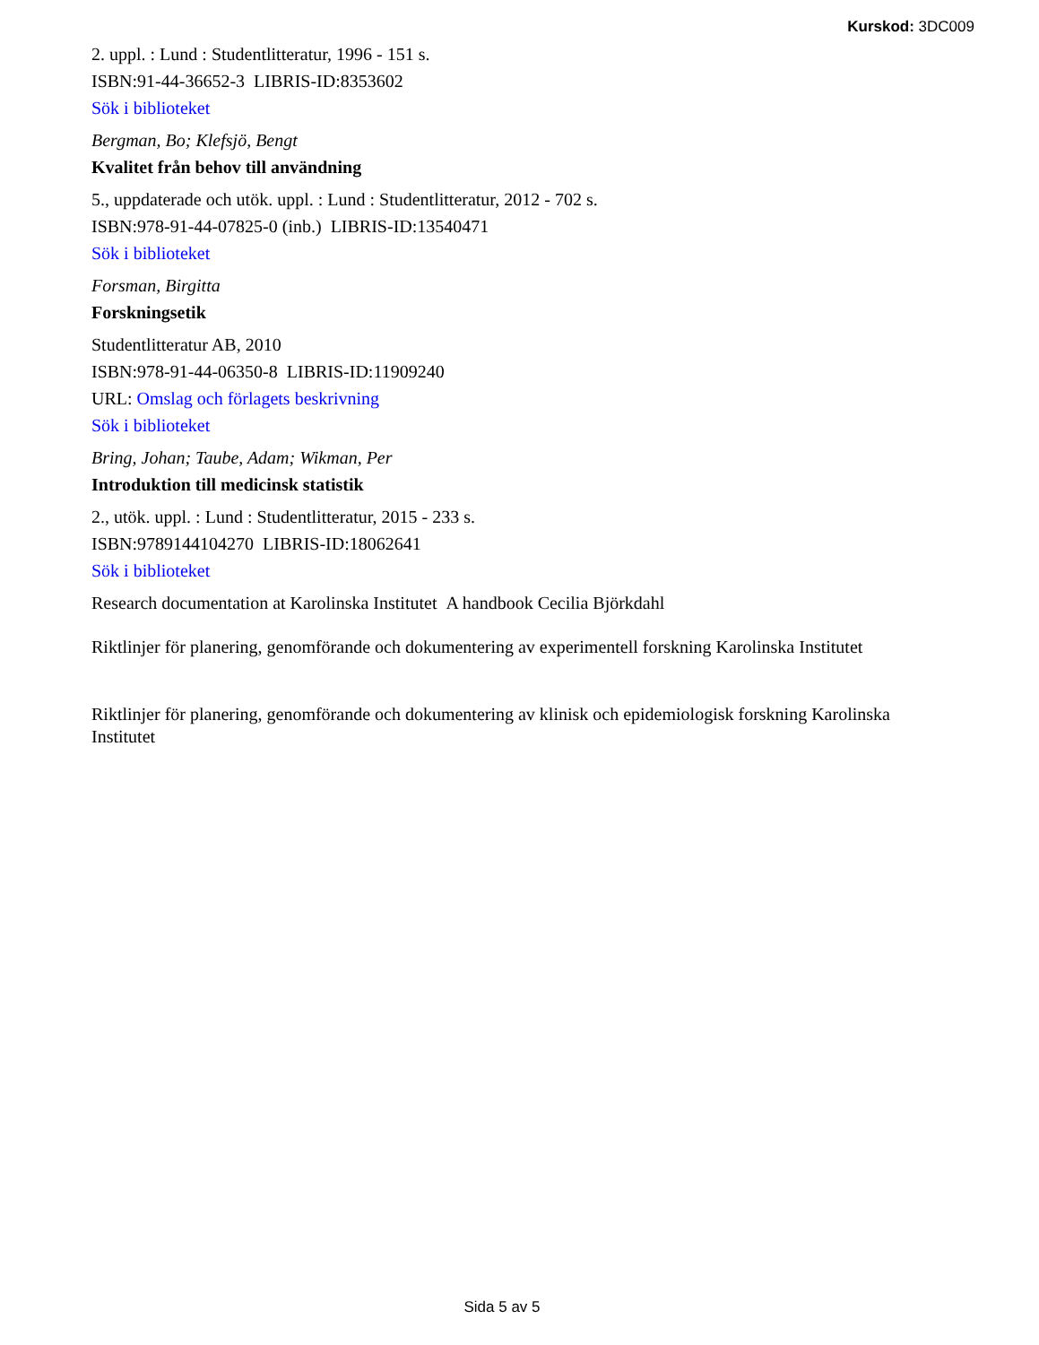Kurskod: 3DC009
2. uppl. : Lund : Studentlitteratur, 1996 - 151 s.
ISBN:91-44-36652-3 LIBRIS-ID:8353602
Sök i biblioteket
Bergman, Bo; Klefsjö, Bengt
Kvalitet från behov till användning
5., uppdaterade och utök. uppl. : Lund : Studentlitteratur, 2012 - 702 s.
ISBN:978-91-44-07825-0 (inb.) LIBRIS-ID:13540471
Sök i biblioteket
Forsman, Birgitta
Forskningsetik
Studentlitteratur AB, 2010
ISBN:978-91-44-06350-8 LIBRIS-ID:11909240
URL: Omslag och förlagets beskrivning
Sök i biblioteket
Bring, Johan; Taube, Adam; Wikman, Per
Introduktion till medicinsk statistik
2., utök. uppl. : Lund : Studentlitteratur, 2015 - 233 s.
ISBN:9789144104270 LIBRIS-ID:18062641
Sök i biblioteket
Research documentation at Karolinska Institutet A handbook Cecilia Björkdahl
Riktlinjer för planering, genomförande och dokumentering av experimentell forskning Karolinska Institutet
Riktlinjer för planering, genomförande och dokumentering av klinisk och epidemiologisk forskning Karolinska Institutet
Sida 5 av 5